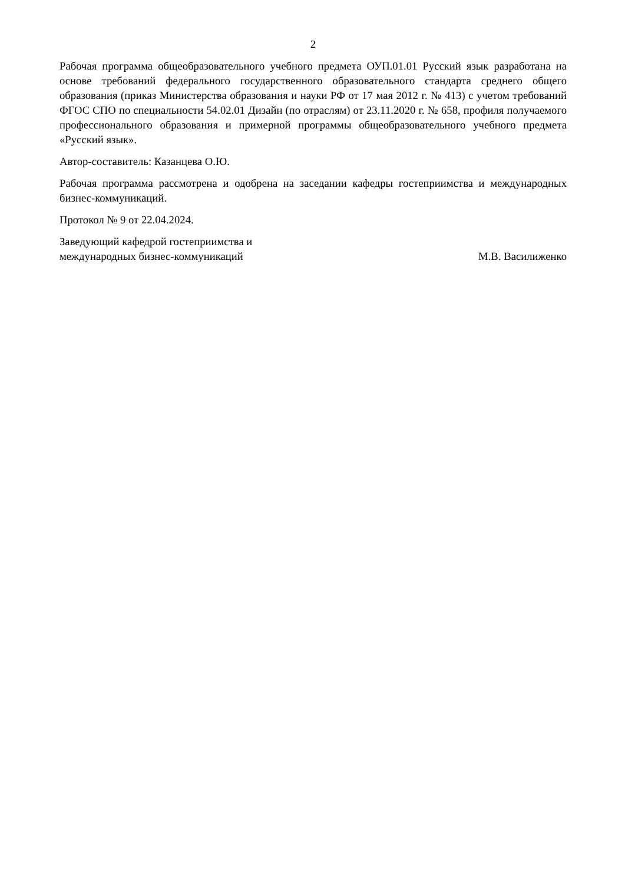2
Рабочая программа общеобразовательного учебного предмета ОУП.01.01 Русский язык разработана на основе требований федерального государственного образовательного стандарта среднего общего образования (приказ Министерства образования и науки РФ от 17 мая 2012 г. № 413) с учетом требований ФГОС СПО по специальности 54.02.01 Дизайн (по отраслям) от 23.11.2020 г. № 658, профиля получаемого профессионального образования и примерной программы общеобразовательного учебного предмета «Русский язык».
Автор-составитель: Казанцева О.Ю.
Рабочая программа рассмотрена и одобрена на заседании кафедры гостеприимства и международных бизнес-коммуникаций.
Протокол № 9 от 22.04.2024.
Заведующий кафедрой гостеприимства и
международных бизнес-коммуникаций
М.В. Василиженко